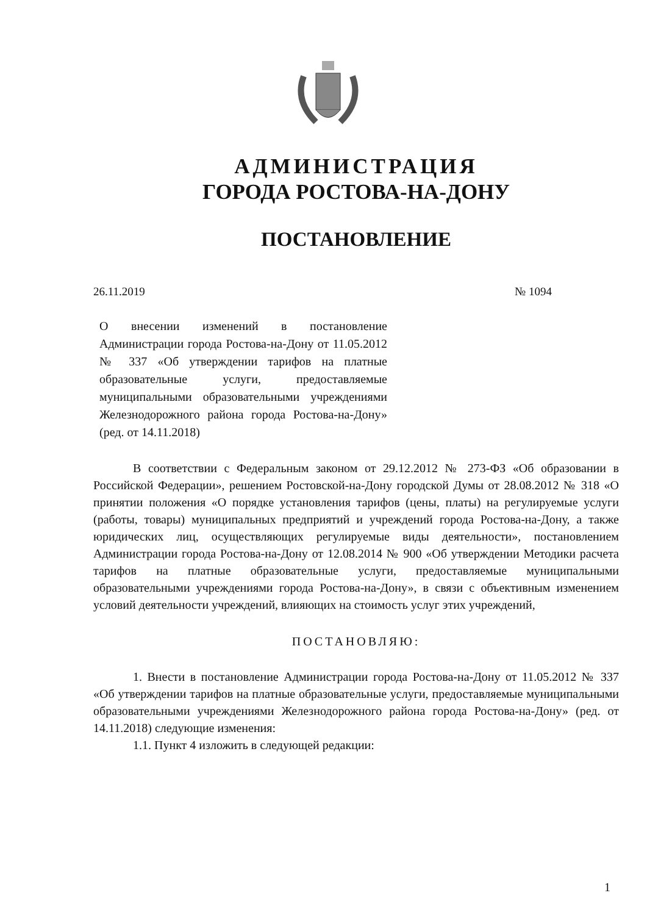АДМИНИСТРАЦИЯ
ГОРОДА РОСТОВА-НА-ДОНУ
ПОСТАНОВЛЕНИЕ
26.11.2019 № 1094
О внесении изменений в постановление Администрации города Ростова-на-Дону от 11.05.2012 № 337 «Об утверждении тарифов на платные образовательные услуги, предоставляемые муниципальными образовательными учреждениями Железнодорожного района города Ростова-на-Дону» (ред. от 14.11.2018)
В соответствии с Федеральным законом от 29.12.2012 № 273-ФЗ «Об образовании в Российской Федерации», решением Ростовской-на-Дону городской Думы от 28.08.2012 № 318 «О принятии положения «О порядке установления тарифов (цены, платы) на регулируемые услуги (работы, товары) муниципальных предприятий и учреждений города Ростова-на-Дону, а также юридических лиц, осуществляющих регулируемые виды деятельности», постановлением Администрации города Ростова-на-Дону от 12.08.2014 № 900 «Об утверждении Методики расчета тарифов на платные образовательные услуги, предоставляемые муниципальными образовательными учреждениями города Ростова-на-Дону», в связи с объективным изменением условий деятельности учреждений, влияющих на стоимость услуг этих учреждений,
ПОСТАНОВЛЯЮ:
1. Внести в постановление Администрации города Ростова-на-Дону от 11.05.2012 № 337 «Об утверждении тарифов на платные образовательные услуги, предоставляемые муниципальными образовательными учреждениями Железнодорожного района города Ростова-на-Дону» (ред. от 14.11.2018) следующие изменения:
1.1. Пункт 4 изложить в следующей редакции:
1